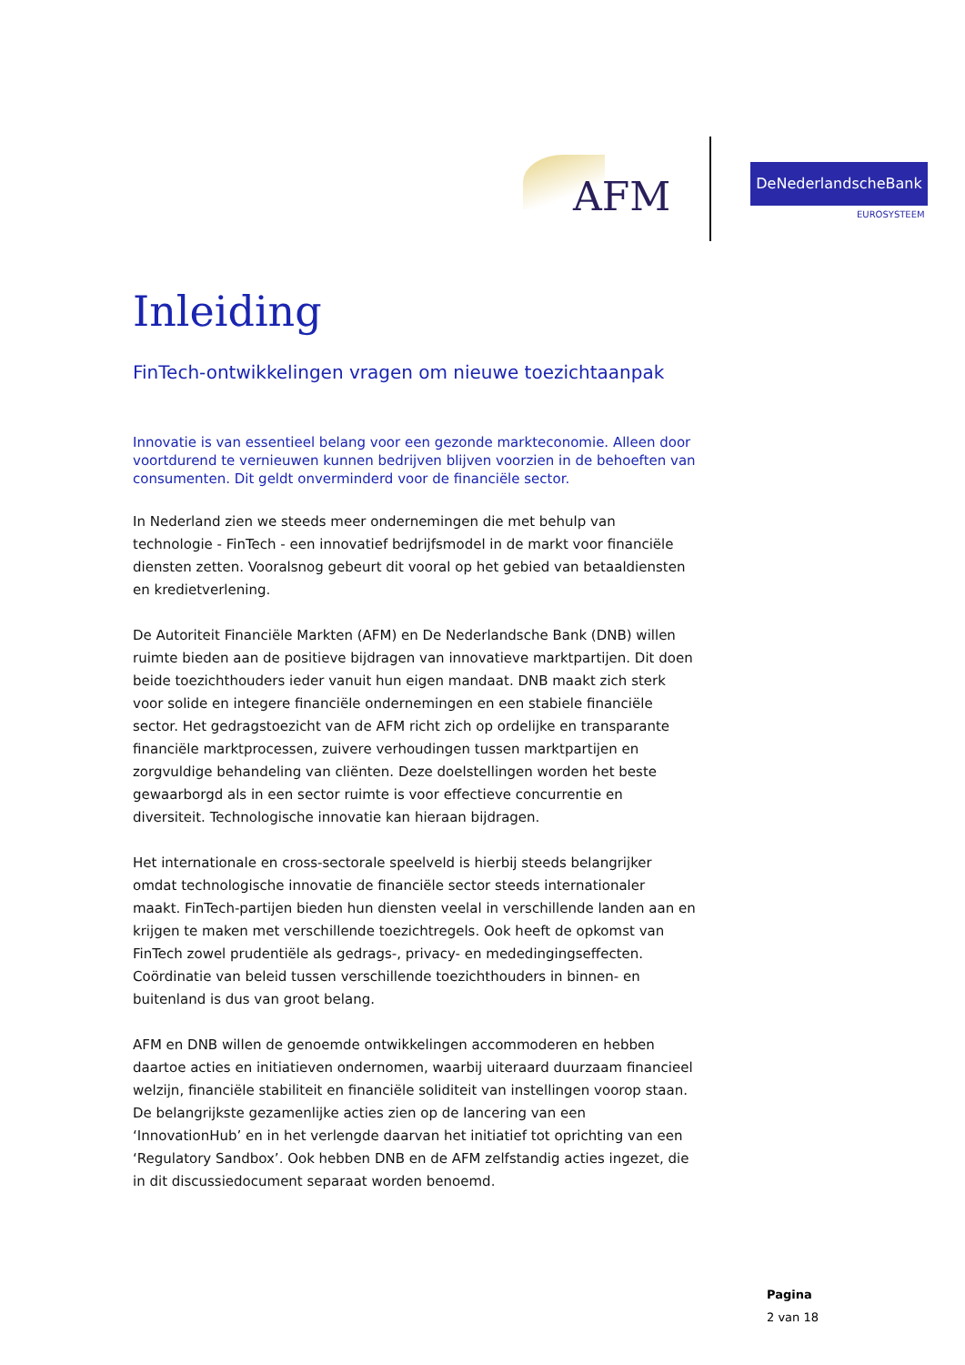AFM
DeNederlandscheBank
EUROSYSTEEM
Inleiding
FinTech-ontwikkelingen vragen om nieuwe toezichtaanpak
Innovatie is van essentieel belang voor een gezonde markteconomie. Alleen door voortdurend te vernieuwen kunnen bedrijven blijven voorzien in de behoeften van consumenten. Dit geldt onverminderd voor de financiële sector.
In Nederland zien we steeds meer ondernemingen die met behulp van technologie - FinTech - een innovatief bedrijfsmodel in de markt voor financiële diensten zetten. Vooralsnog gebeurt dit vooral op het gebied van betaaldiensten en kredietverlening.
De Autoriteit Financiële Markten (AFM) en De Nederlandsche Bank (DNB) willen ruimte bieden aan de positieve bijdragen van innovatieve marktpartijen. Dit doen beide toezichthouders ieder vanuit hun eigen mandaat. DNB maakt zich sterk voor solide en integere financiële ondernemingen en een stabiele financiële sector. Het gedragstoezicht van de AFM richt zich op ordelijke en transparante financiële marktprocessen, zuivere verhoudingen tussen marktpartijen en zorgvuldige behandeling van cliënten. Deze doelstellingen worden het beste gewaarborgd als in een sector ruimte is voor effectieve concurrentie en diversiteit. Technologische innovatie kan hieraan bijdragen.
Het internationale en cross-sectorale speelveld is hierbij steeds belangrijker omdat technologische innovatie de financiële sector steeds internationaler maakt. FinTech-partijen bieden hun diensten veelal in verschillende landen aan en krijgen te maken met verschillende toezichtregels. Ook heeft de opkomst van FinTech zowel prudentiële als gedrags-, privacy- en mededingingseffecten. Coördinatie van beleid tussen verschillende toezichthouders in binnen- en buitenland is dus van groot belang.
AFM en DNB willen de genoemde ontwikkelingen accommoderen en hebben daartoe acties en initiatieven ondernomen, waarbij uiteraard duurzaam financieel welzijn, financiële stabiliteit en financiële soliditeit van instellingen voorop staan. De belangrijkste gezamenlijke acties zien op de lancering van een ‘InnovationHub’ en in het verlengde daarvan het initiatief tot oprichting van een ‘Regulatory Sandbox’. Ook hebben DNB en de AFM zelfstandig acties ingezet, die in dit discussiedocument separaat worden benoemd.
Pagina
2 van 18